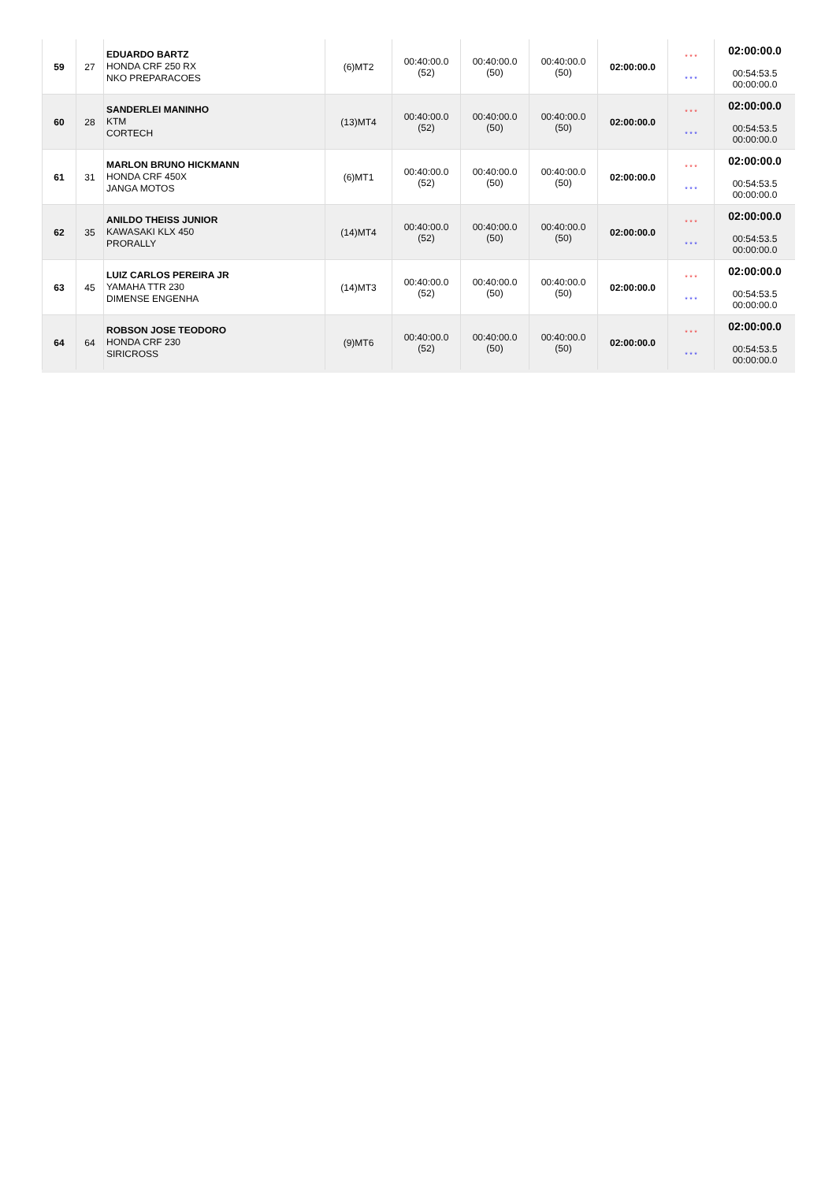| 59 | 27 | EDUARDO BARTZ HONDA CRF 250 RX NKO PREPARACOES | (6)MT2 | 00:40:00.0 (52) | 00:40:00.0 (50) | 00:40:00.0 (50) | 02:00:00.0 | * * * * * * | 02:00:00.0 00:54:53.5 00:00:00.0 |
| 60 | 28 | SANDERLEI MANINHO KTM CORTECH | (13)MT4 | 00:40:00.0 (52) | 00:40:00.0 (50) | 00:40:00.0 (50) | 02:00:00.0 | * * * * * * | 02:00:00.0 00:54:53.5 00:00:00.0 |
| 61 | 31 | MARLON BRUNO HICKMANN HONDA CRF 450X JANGA MOTOS | (6)MT1 | 00:40:00.0 (52) | 00:40:00.0 (50) | 00:40:00.0 (50) | 02:00:00.0 | * * * * * * | 02:00:00.0 00:54:53.5 00:00:00.0 |
| 62 | 35 | ANILDO THEISS JUNIOR KAWASAKI KLX 450 PRORALLY | (14)MT4 | 00:40:00.0 (52) | 00:40:00.0 (50) | 00:40:00.0 (50) | 02:00:00.0 | * * * * * * | 02:00:00.0 00:54:53.5 00:00:00.0 |
| 63 | 45 | LUIZ CARLOS PEREIRA JR YAMAHA TTR 230 DIMENSE ENGENHA | (14)MT3 | 00:40:00.0 (52) | 00:40:00.0 (50) | 00:40:00.0 (50) | 02:00:00.0 | * * * * * * | 02:00:00.0 00:54:53.5 00:00:00.0 |
| 64 | 64 | ROBSON JOSE TEODORO HONDA CRF 230 SIRICROSS | (9)MT6 | 00:40:00.0 (52) | 00:40:00.0 (50) | 00:40:00.0 (50) | 02:00:00.0 | * * * * * * | 02:00:00.0 00:54:53.5 00:00:00.0 |